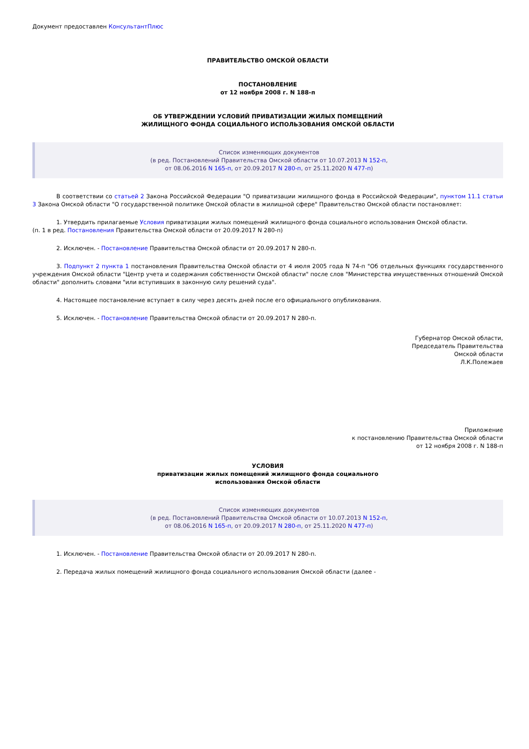Документ предоставлен КонсультантПлюс
ПРАВИТЕЛЬСТВО ОМСКОЙ ОБЛАСТИ
ПОСТАНОВЛЕНИЕ
от 12 ноября 2008 г. N 188-п
ОБ УТВЕРЖДЕНИИ УСЛОВИЙ ПРИВАТИЗАЦИИ ЖИЛЫХ ПОМЕЩЕНИЙ
ЖИЛИЩНОГО ФОНДА СОЦИАЛЬНОГО ИСПОЛЬЗОВАНИЯ ОМСКОЙ ОБЛАСТИ
Список изменяющих документов
(в ред. Постановлений Правительства Омской области от 10.07.2013 N 152-п,
от 08.06.2016 N 165-п, от 20.09.2017 N 280-п, от 25.11.2020 N 477-п)
В соответствии со статьей 2 Закона Российской Федерации "О приватизации жилищного фонда в Российской Федерации", пунктом 11.1 статьи 3 Закона Омской области "О государственной политике Омской области в жилищной сфере" Правительство Омской области постановляет:
1. Утвердить прилагаемые Условия приватизации жилых помещений жилищного фонда социального использования Омской области.
(п. 1 в ред. Постановления Правительства Омской области от 20.09.2017 N 280-п)
2. Исключен. - Постановление Правительства Омской области от 20.09.2017 N 280-п.
3. Подпункт 2 пункта 1 постановления Правительства Омской области от 4 июля 2005 года N 74-п "Об отдельных функциях государственного учреждения Омской области "Центр учета и содержания собственности Омской области" после слов "Министерства имущественных отношений Омской области" дополнить словами "или вступивших в законную силу решений суда".
4. Настоящее постановление вступает в силу через десять дней после его официального опубликования.
5. Исключен. - Постановление Правительства Омской области от 20.09.2017 N 280-п.
Губернатор Омской области,
Председатель Правительства
Омской области
Л.К.Полежаев
Приложение
к постановлению Правительства Омской области
от 12 ноября 2008 г. N 188-п
УСЛОВИЯ
приватизации жилых помещений жилищного фонда социального
использования Омской области
Список изменяющих документов
(в ред. Постановлений Правительства Омской области от 10.07.2013 N 152-п,
от 08.06.2016 N 165-п, от 20.09.2017 N 280-п, от 25.11.2020 N 477-п)
1. Исключен. - Постановление Правительства Омской области от 20.09.2017 N 280-п.
2. Передача жилых помещений жилищного фонда социального использования Омской области (далее -